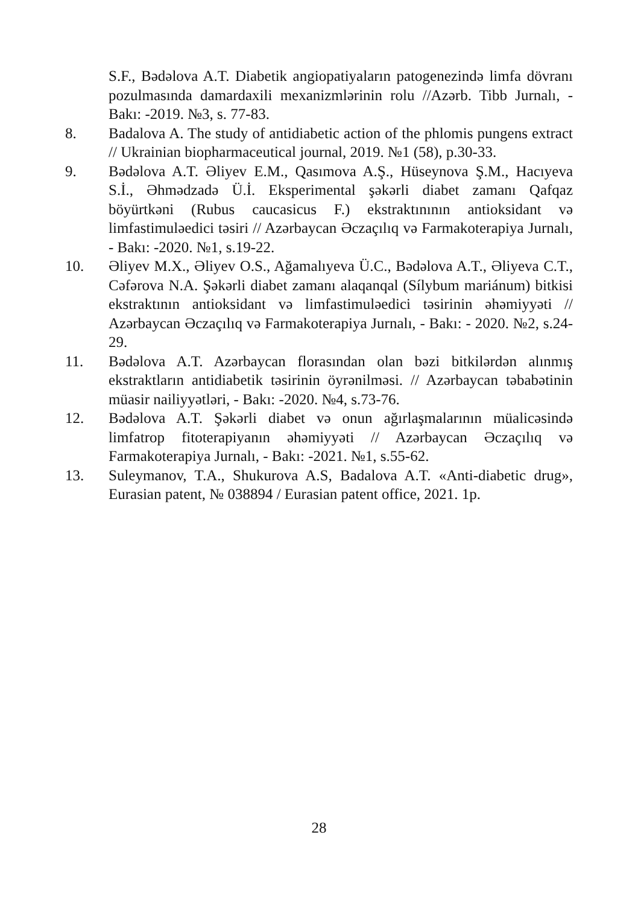S.F., Bədəlova A.T. Diabetik angiopatiyaların patogenezində limfa dövranı pozulmasında damardaxili mexanizmlərinin rolu //Azərb. Tibb Jurnalı, - Bakı: -2019. №3, s. 77-83.
8. Badalova A. The study of antidiabetic action of the phlomis pungens extract // Ukrainian biopharmaceutical journal, 2019. №1 (58), p.30-33.
9. Bədəlova A.T. Əliyev E.M., Qasımova A.Ş., Hüseynova Ş.M., Hacıyeva S.İ., Əhmədzadə Ü.İ. Eksperimental şəkərli diabet zamanı Qafqaz böyürtkəni (Rubus caucasicus F.) ekstraktınının antioksidant və limfastimuləedici təsiri // Azərbaycan Əczaçılıq və Farmakoterapiya Jurnalı, - Bakı: -2020. №1, s.19-22.
10. Əliyev M.X., Əliyev O.S., Ağamalıyeva Ü.C., Bədəlova A.T., Əliyeva C.T., Cəfərova N.A. Şəkərli diabet zamanı alaqanqal (Sílybum mariánum) bitkisi ekstraktının antioksidant və limfastimuləedici təsirinin əhəmiyyəti // Azərbaycan Əczaçılıq və Farmakoterapiya Jurnalı, - Bakı: - 2020. №2, s.24-29.
11. Bədəlova A.T. Azərbaycan florasından olan bəzi bitkilərdən alınmış ekstraktların antidiabetik təsirinin öyrənilməsi. // Azərbaycan təbabətinin müasir nailiyyətləri, - Bakı: -2020. №4, s.73-76.
12. Bədəlova A.T. Şəkərli diabet və onun ağırlaşmalarının müalicəsində limfatrop fitoterapiyanın əhəmiyyəti // Azərbaycan Əczaçılıq və Farmakoterapiya Jurnalı, - Bakı: -2021. №1, s.55-62.
13. Suleymanov, T.A., Shukurova A.S, Badalova A.T. «Anti-diabetic drug», Eurasian patent, № 038894 / Eurasian patent office, 2021. 1p.
28